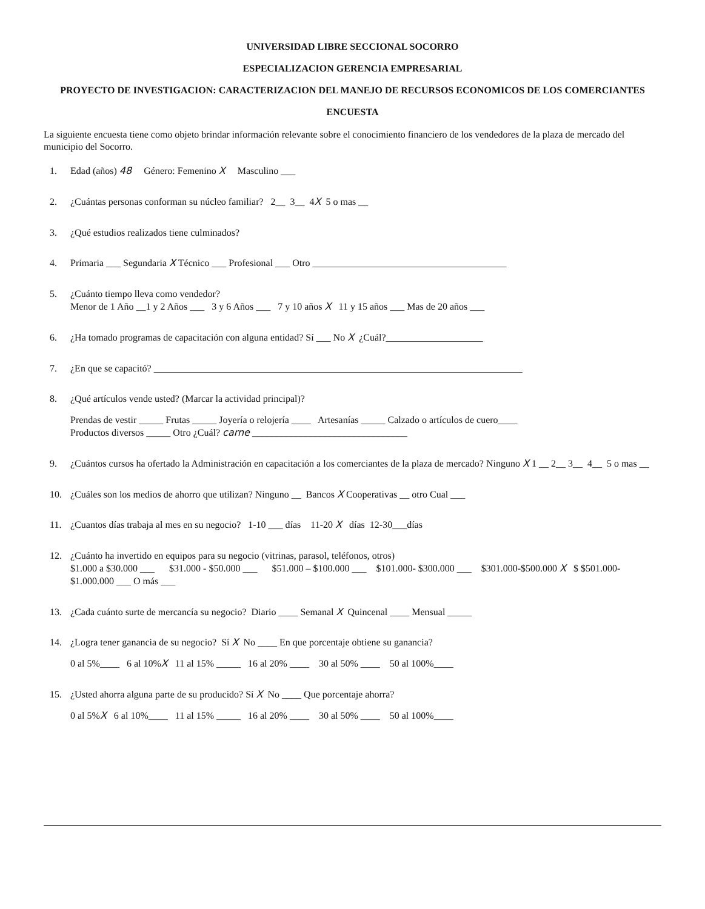UNIVERSIDAD LIBRE SECCIONAL SOCORRO
ESPECIALIZACION GERENCIA EMPRESARIAL
PROYECTO DE INVESTIGACION: CARACTERIZACION DEL MANEJO DE RECURSOS ECONOMICOS DE LOS COMERCIANTES
ENCUESTA
La siguiente encuesta tiene como objeto brindar información relevante sobre el conocimiento financiero de los vendedores de la plaza de mercado del municipio del Socorro.
1. Edad (años) 48 Género: Femenino X Masculino ___
2. ¿Cuántas personas conforman su núcleo familiar? 2__ 3__ 4X 5 o mas __
3. ¿Qué estudios realizados tiene culminados?
4. Primaria ___ Segundaria X Técnico ___ Profesional ___ Otro ________________________________________
5. ¿Cuánto tiempo lleva como vendedor?
Menor de 1 Año __1 y 2 Años ___ 3 y 6 Años ___ 7 y 10 años X 11 y 15 años ___ Mas de 20 años ___
6. ¿Ha tomado programas de capacitación con alguna entidad? Sí ___ No X ¿Cuál?____________________
7. ¿En que se capacitó? ____________________________________________________________________________
8. ¿Qué artículos vende usted? (Marcar la actividad principal)?
Prendas de vestir _____ Frutas _____ Joyería o relojería ____ Artesanías _____ Calzado o artículos de cuero____
Productos diversos _____ Otro ¿Cuál? carne ________________________________
9. ¿Cuántos cursos ha ofertado la Administración en capacitación a los comerciantes de la plaza de mercado? Ninguno X 1 __ 2__ 3__ 4__ 5 o mas __
10. ¿Cuáles son los medios de ahorro que utilizan? Ninguno __ Bancos X Cooperativas __ otro Cual ___
11. ¿Cuantos días trabaja al mes en su negocio? 1-10 ___ días 11-20 X días 12-30___días
12. ¿Cuánto ha invertido en equipos para su negocio (vitrinas, parasol, teléfonos, otros)
$1.000 a $30.000 ___ $31.000 - $50.000 ___ $51.000 – $100.000 ___ $101.000- $300.000 ___ $301.000-$500.000 X $ $501.000- $1.000.000 ___ O más ___
13. ¿Cada cuánto surte de mercancía su negocio? Diario ____ Semanal X Quincenal ____ Mensual _____
14. ¿Logra tener ganancia de su negocio? Sí X No ____ En que porcentaje obtiene su ganancia?
0 al 5%____ 6 al 10%X 11 al 15% _____ 16 al 20% ____ 30 al 50% ____ 50 al 100%____
15. ¿Usted ahorra alguna parte de su producido? Sí X No ____ Que porcentaje ahorra?
0 al 5%X 6 al 10%____ 11 al 15% _____ 16 al 20% ____ 30 al 50% ____ 50 al 100%____